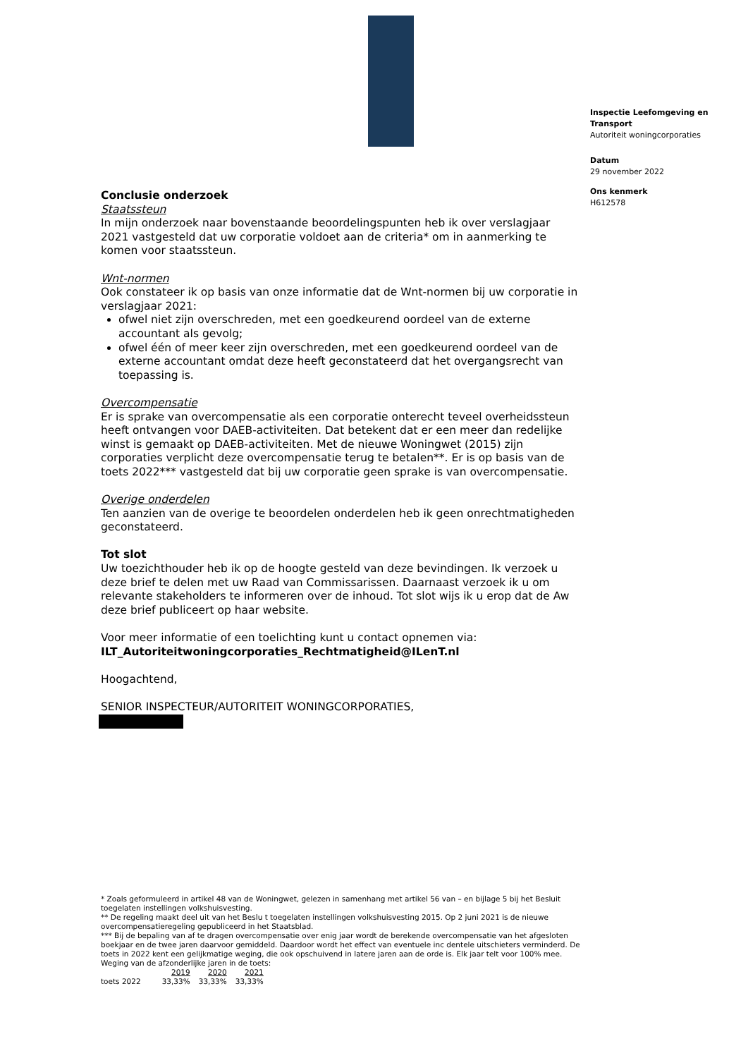Inspectie Leefomgeving en Transport
Autoriteit woningcorporaties
Datum
29 november 2022
Ons kenmerk
H612578
Conclusie onderzoek
Staatssteun
In mijn onderzoek naar bovenstaande beoordelingspunten heb ik over verslagjaar 2021 vastgesteld dat uw corporatie voldoet aan de criteria* om in aanmerking te komen voor staatssteun.
Wnt-normen
Ook constateer ik op basis van onze informatie dat de Wnt-normen bij uw corporatie in verslagjaar 2021:
ofwel niet zijn overschreden, met een goedkeurend oordeel van de externe accountant als gevolg;
ofwel één of meer keer zijn overschreden, met een goedkeurend oordeel van de externe accountant omdat deze heeft geconstateerd dat het overgangsrecht van toepassing is.
Overcompensatie
Er is sprake van overcompensatie als een corporatie onterecht teveel overheidssteun heeft ontvangen voor DAEB-activiteiten. Dat betekent dat er een meer dan redelijke winst is gemaakt op DAEB-activiteiten. Met de nieuwe Woningwet (2015) zijn corporaties verplicht deze overcompensatie terug te betalen**. Er is op basis van de toets 2022*** vastgesteld dat bij uw corporatie geen sprake is van overcompensatie.
Overige onderdelen
Ten aanzien van de overige te beoordelen onderdelen heb ik geen onrechtmatigheden geconstateerd.
Tot slot
Uw toezichthouder heb ik op de hoogte gesteld van deze bevindingen. Ik verzoek u deze brief te delen met uw Raad van Commissarissen. Daarnaast verzoek ik u om relevante stakeholders te informeren over de inhoud. Tot slot wijs ik u erop dat de Aw deze brief publiceert op haar website.
Voor meer informatie of een toelichting kunt u contact opnemen via:
ILT_Autoriteitwoningcorporaties_Rechtmatigheid@ILenT.nl
Hoogachtend,
SENIOR INSPECTEUR/AUTORITEIT WONINGCORPORATIES,
* Zoals geformuleerd in artikel 48 van de Woningwet, gelezen in samenhang met artikel 56 van – en bijlage 5 bij het Besluit toegelaten instellingen volkshuisvesting.
** De regeling maakt deel uit van het Beslu t toegelaten instellingen volkshuisvesting 2015. Op 2 juni 2021 is de nieuwe overcompensatieregeling gepubliceerd in het Staatsblad.
*** Bij de bepaling van af te dragen overcompensatie over enig jaar wordt de berekende overcompensatie van het afgesloten boekjaar en de twee jaren daarvoor gemiddeld. Daardoor wordt het effect van eventuele inc dentele uitschieters verminderd. De toets in 2022 kent een gelijkmatige weging, die ook opschuivend in latere jaren aan de orde is. Elk jaar telt voor 100% mee. Weging van de afzonderlijke jaren in de toets:
| | 2019 | 2020 | 2021 |
| toets 2022 | 33,33% | 33,33% | 33,33% |